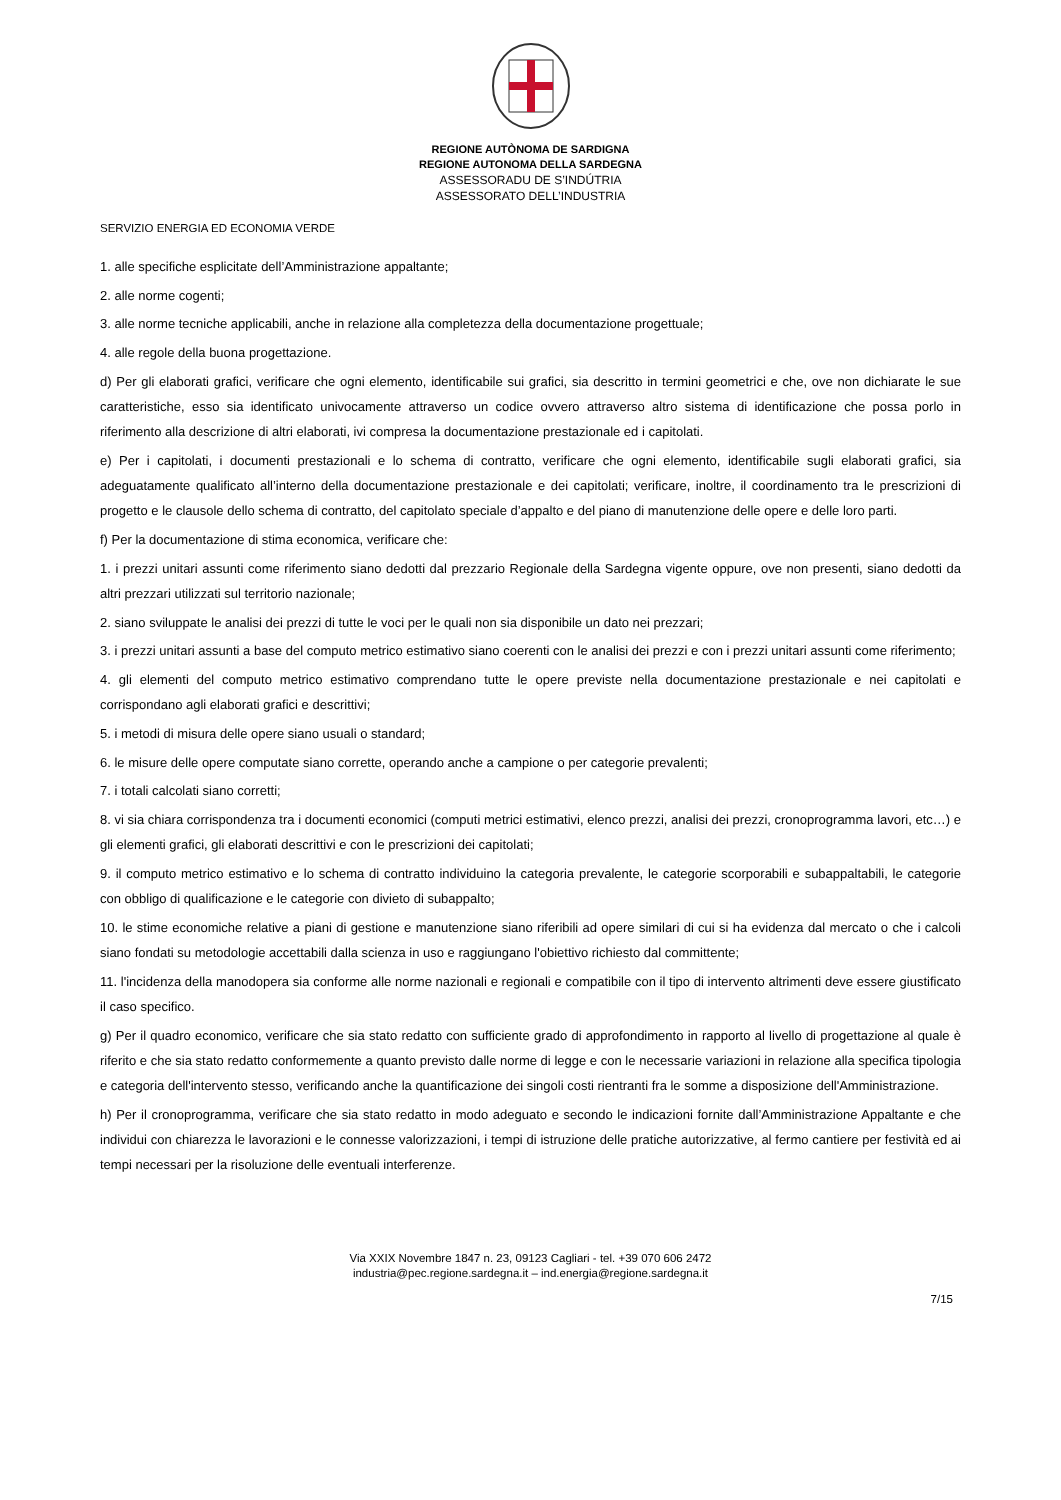REGIONE AUTÒNOMA DE SARDIGNA
REGIONE AUTONOMA DELLA SARDEGNA
ASSESSORADU DE S’INDÚTRIA
ASSESSORATO DELL’INDUSTRIA
SERVIZIO ENERGIA ED ECONOMIA VERDE
1. alle specifiche esplicitate dell’Amministrazione appaltante;
2. alle norme cogenti;
3. alle norme tecniche applicabili, anche in relazione alla completezza della documentazione progettuale;
4. alle regole della buona progettazione.
d) Per gli elaborati grafici, verificare che ogni elemento, identificabile sui grafici, sia descritto in termini geometrici e che, ove non dichiarate le sue caratteristiche, esso sia identificato univocamente attraverso un codice ovvero attraverso altro sistema di identificazione che possa porlo in riferimento alla descrizione di altri elaborati, ivi compresa la documentazione prestazionale ed i capitolati.
e) Per i capitolati, i documenti prestazionali e lo schema di contratto, verificare che ogni elemento, identificabile sugli elaborati grafici, sia adeguatamente qualificato all’interno della documentazione prestazionale e dei capitolati; verificare, inoltre, il coordinamento tra le prescrizioni di progetto e le clausole dello schema di contratto, del capitolato speciale d’appalto e del piano di manutenzione delle opere e delle loro parti.
f) Per la documentazione di stima economica, verificare che:
1. i prezzi unitari assunti come riferimento siano dedotti dal prezzario Regionale della Sardegna vigente oppure, ove non presenti, siano dedotti da altri prezzari utilizzati sul territorio nazionale;
2. siano sviluppate le analisi dei prezzi di tutte le voci per le quali non sia disponibile un dato nei prezzari;
3. i prezzi unitari assunti a base del computo metrico estimativo siano coerenti con le analisi dei prezzi e con i prezzi unitari assunti come riferimento;
4. gli elementi del computo metrico estimativo comprendano tutte le opere previste nella documentazione prestazionale e nei capitolati e corrispondano agli elaborati grafici e descrittivi;
5. i metodi di misura delle opere siano usuali o standard;
6. le misure delle opere computate siano corrette, operando anche a campione o per categorie prevalenti;
7. i totali calcolati siano corretti;
8. vi sia chiara corrispondenza tra i documenti economici (computi metrici estimativi, elenco prezzi, analisi dei prezzi, cronoprogramma lavori, etc…) e gli elementi grafici, gli elaborati descrittivi e con le prescrizioni dei capitolati;
9. il computo metrico estimativo e lo schema di contratto individuino la categoria prevalente, le categorie scorporabili e subappaltabili, le categorie con obbligo di qualificazione e le categorie con divieto di subappalto;
10. le stime economiche relative a piani di gestione e manutenzione siano riferibili ad opere similari di cui si ha evidenza dal mercato o che i calcoli siano fondati su metodologie accettabili dalla scienza in uso e raggiungano l'obiettivo richiesto dal committente;
11. l'incidenza della manodopera sia conforme alle norme nazionali e regionali e compatibile con il tipo di intervento altrimenti deve essere giustificato il caso specifico.
g) Per il quadro economico, verificare che sia stato redatto con sufficiente grado di approfondimento in rapporto al livello di progettazione al quale è riferito e che sia stato redatto conformemente a quanto previsto dalle norme di legge e con le necessarie variazioni in relazione alla specifica tipologia e categoria dell'intervento stesso, verificando anche la quantificazione dei singoli costi rientranti fra le somme a disposizione dell'Amministrazione.
h) Per il cronoprogramma, verificare che sia stato redatto in modo adeguato e secondo le indicazioni fornite dall’Amministrazione Appaltante e che individui con chiarezza le lavorazioni e le connesse valorizzazioni, i tempi di istruzione delle pratiche autorizzative, al fermo cantiere per festività ed ai tempi necessari per la risoluzione delle eventuali interferenze.
Via XXIX Novembre 1847 n. 23, 09123 Cagliari - tel. +39 070 606 2472
industria@pec.regione.sardegna.it – ind.energia@regione.sardegna.it
7/15